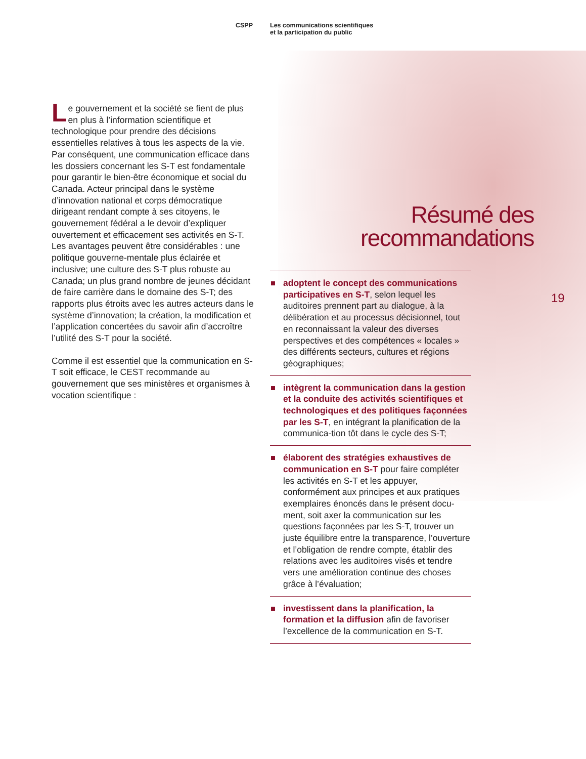CSPP Les communications scientifiques
et la participation du public
19
Le gouvernement et la société se fient de plus en plus à l’information scientifique et technologique pour prendre des décisions essentielles relatives à tous les aspects de la vie. Par conséquent, une communication efficace dans les dossiers concernant les S-T est fondamentale pour garantir le bien-être économique et social du Canada. Acteur principal dans le système d’innovation national et corps démocratique dirigeant rendant compte à ses citoyens, le gouvernement fédéral a le devoir d’expliquer ouvertement et efficacement ses activités en S-T. Les avantages peuvent être considérables : une politique gouverne-mentale plus éclairée et inclusive; une culture des S-T plus robuste au Canada; un plus grand nombre de jeunes décidant de faire carrière dans le domaine des S-T; des rapports plus étroits avec les autres acteurs dans le système d’innovation; la création, la modification et l’application concertées du savoir afin d’accroître l’utilité des S-T pour la société.
Comme il est essentiel que la communication en S-T soit efficace, le CEST recommande au gouvernement que ses ministères et organismes à vocation scientifique :
Résumé des
recommandations
adoptent le concept des communications participatives en S-T, selon lequel les auditoires prennent part au dialogue, à la délibération et au processus décisionnel, tout en reconnaissant la valeur des diverses perspectives et des compétences « locales » des différents secteurs, cultures et régions géographiques;
intègrent la communication dans la gestion et la conduite des activités scientifiques et technologiques et des politiques façonnées par les S-T, en intégrant la planification de la communica-tion tôt dans le cycle des S-T;
élaborent des stratégies exhaustives de communication en S-T pour faire compléter les activités en S-T et les appuyer, conformément aux principes et aux pratiques exemplaires énoncés dans le présent docu-ment, soit axer la communication sur les questions façonnées par les S-T, trouver un juste équilibre entre la transparence, l’ouverture et l’obligation de rendre compte, établir des relations avec les auditoires visés et tendre vers une amélioration continue des choses grâce à l’évaluation;
investissent dans la planification, la formation et la diffusion afin de favoriser l’excellence de la communication en S-T.